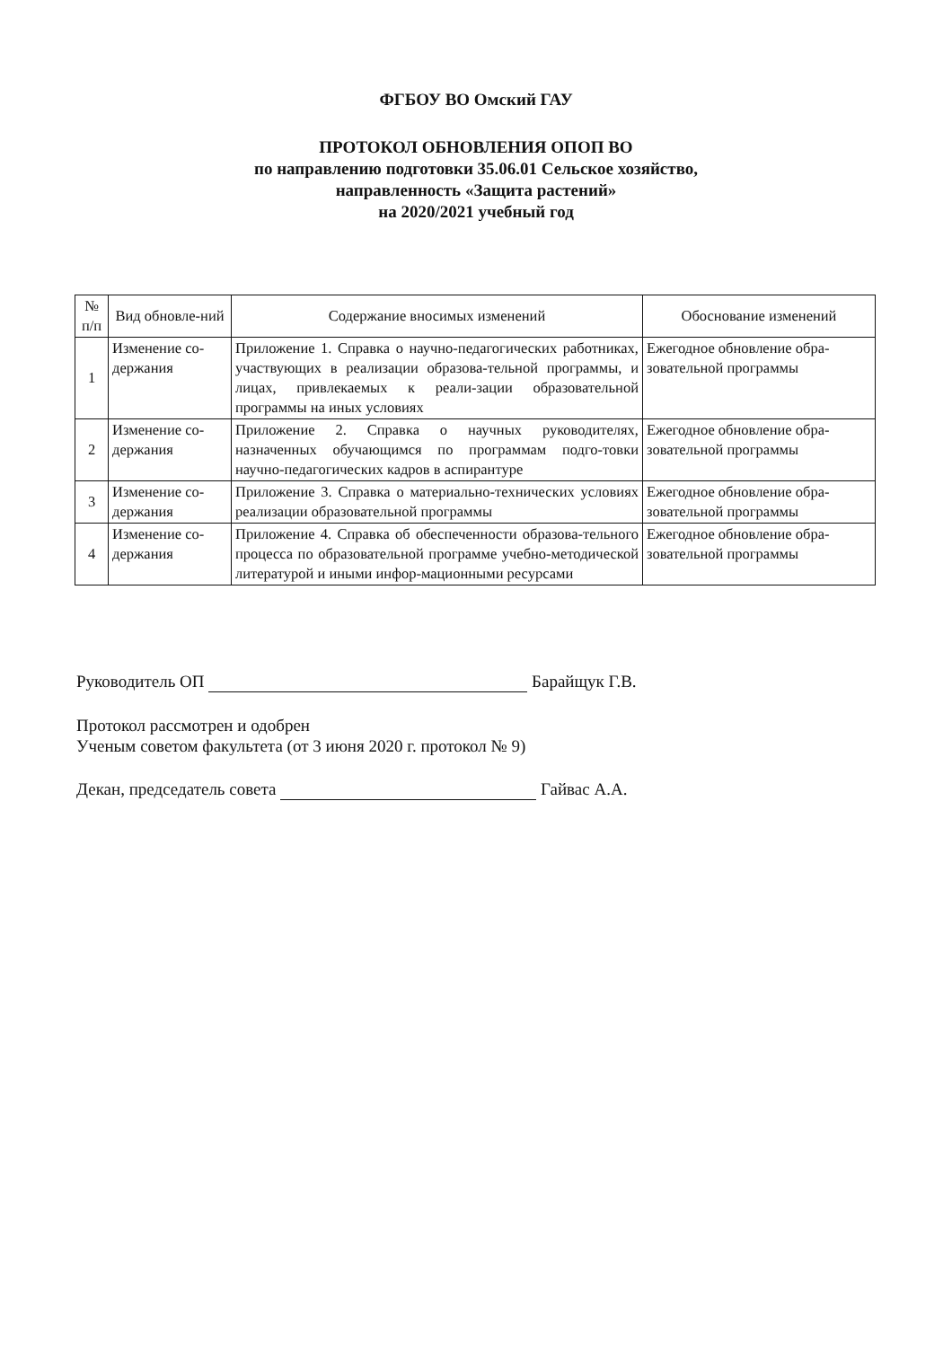ФГБОУ ВО Омский ГАУ
ПРОТОКОЛ ОБНОВЛЕНИЯ ОПОП ВО
по направлению подготовки 35.06.01 Сельское хозяйство,
направленность «Защита растений»
на 2020/2021 учебный год
| № п/п | Вид обновле-ний | Содержание вносимых изменений | Обоснование изменений |
| --- | --- | --- | --- |
| 1 | Изменение со-держания | Приложение 1. Справка о научно-педагогических работниках, участвующих в реализации образова-тельной программы, и лицах, привлекаемых к реали-зации образовательной программы на иных условиях | Ежегодное обновление обра-зовательной программы |
| 2 | Изменение со-держания | Приложение 2. Справка о научных руководителях, назначенных обучающимся по программам подго-товки научно-педагогических кадров в аспирантуре | Ежегодное обновление обра-зовательной программы |
| 3 | Изменение со-держания | Приложение 3. Справка о материально-технических условиях реализации образовательной программы | Ежегодное обновление обра-зовательной программы |
| 4 | Изменение со-держания | Приложение 4. Справка об обеспеченности образова-тельного процесса по образовательной программе учебно-методической литературой и иными инфор-мационными ресурсами | Ежегодное обновление обра-зовательной программы |
Руководитель ОП Барайщук Г.В.
Протокол рассмотрен и одобрен
Ученым советом факультета (от 3 июня 2020 г. протокол № 9)
Декан, председатель совета Гайвас А.А.